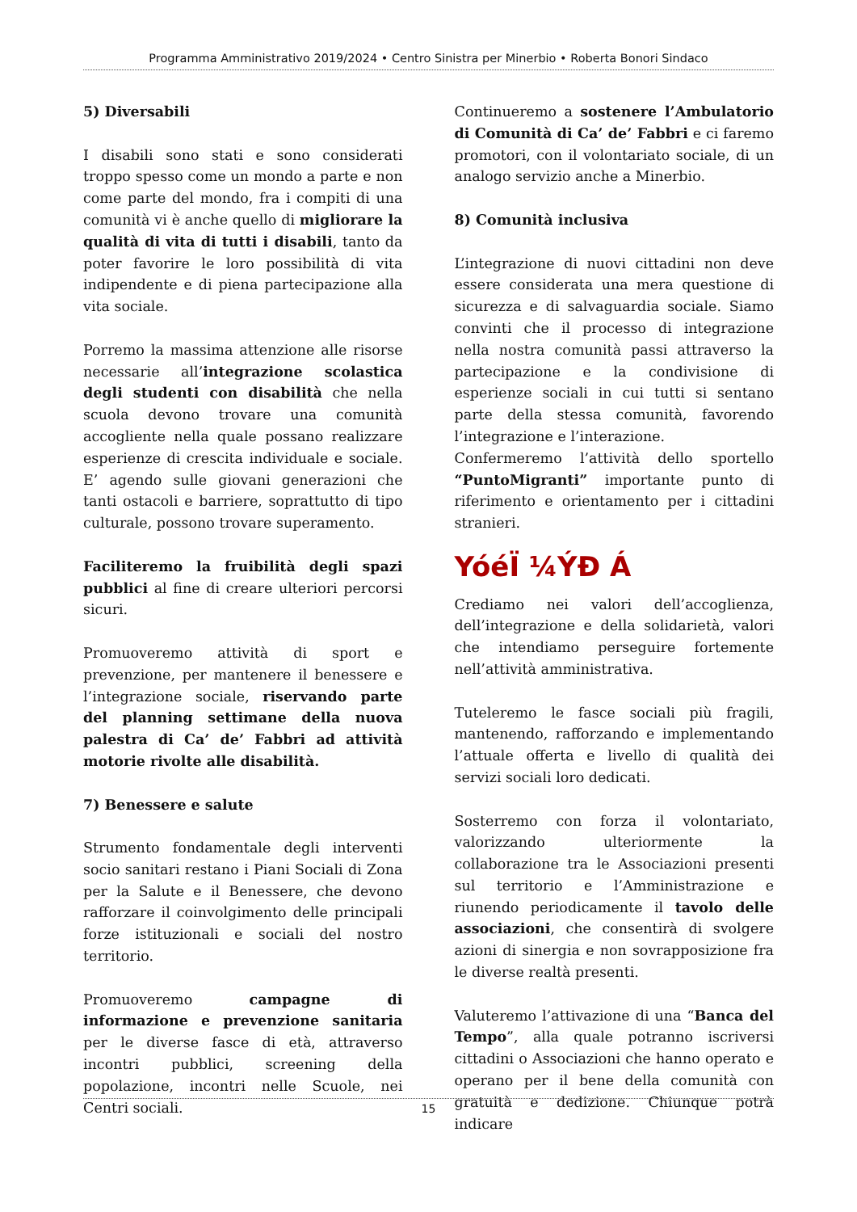Programma Amministrativo 2019/2024 • Centro Sinistra per Minerbio • Roberta Bonori Sindaco
5) Diversabili
I disabili sono stati e sono considerati troppo spesso come un mondo a parte e non come parte del mondo, fra i compiti di una comunità vi è anche quello di migliorare la qualità di vita di tutti i disabili, tanto da poter favorire le loro possibilità di vita indipendente e di piena partecipazione alla vita sociale.
Porremo la massima attenzione alle risorse necessarie all’integrazione scolastica degli studenti con disabilità che nella scuola devono trovare una comunità accogliente nella quale possano realizzare esperienze di crescita individuale e sociale. E’ agendo sulle giovani generazioni che tanti ostacoli e barriere, soprattutto di tipo culturale, possono trovare superamento.
Faciliteremo la fruibilità degli spazi pubblici al fine di creare ulteriori percorsi sicuri.
Promuoveremo attività di sport e prevenzione, per mantenere il benessere e l’integrazione sociale, riservando parte del planning settimane della nuova palestra di Ca’ de’ Fabbri ad attività motorie rivolte alle disabilità.
7) Benessere e salute
Strumento fondamentale degli interventi socio sanitari restano i Piani Sociali di Zona per la Salute e il Benessere, che devono rafforzare il coinvolgimento delle principali forze istituzionali e sociali del nostro territorio.
Promuoveremo campagne di informazione e prevenzione sanitaria per le diverse fasce di età, attraverso incontri pubblici, screening della popolazione, incontri nelle Scuole, nei Centri sociali.
Continueremo a sostenere l’Ambulatorio di Comunità di Ca’ de’ Fabbri e ci faremo promotori, con il volontariato sociale, di un analogo servizio anche a Minerbio.
8) Comunità inclusiva
L’integrazione di nuovi cittadini non deve essere considerata una mera questione di sicurezza e di salvaguardia sociale. Siamo convinti che il processo di integrazione nella nostra comunità passi attraverso la partecipazione e la condivisione di esperienze sociali in cui tutti si sentano parte della stessa comunità, favorendo l’integrazione e l’interazione.
Confermeremo l’attività dello sportello “PuntoMigranti” importante punto di riferimento e orientamento per i cittadini stranieri.
YóéÏ ¼ÝÐ Á
Crediamo nei valori dell’accoglienza, dell’integrazione e della solidarietà, valori che intendiamo perseguire fortemente nell’attività amministrativa.
Tuteleremo le fasce sociali più fragili, mantenendo, rafforzando e implementando l’attuale offerta e livello di qualità dei servizi sociali loro dedicati.
Sosterremo con forza il volontariato, valorizzando ulteriormente la collaborazione tra le Associazioni presenti sul territorio e l’Amministrazione e riunendo periodicamente il tavolo delle associazioni, che consentirà di svolgere azioni di sinergia e non sovrapposizione fra le diverse realtà presenti.
Valuteremo l’attivazione di una “Banca del Tempo”, alla quale potranno iscriversi cittadini o Associazioni che hanno operato e operano per il bene della comunità con gratuità e dedizione. Chiunque potrà indicare
15